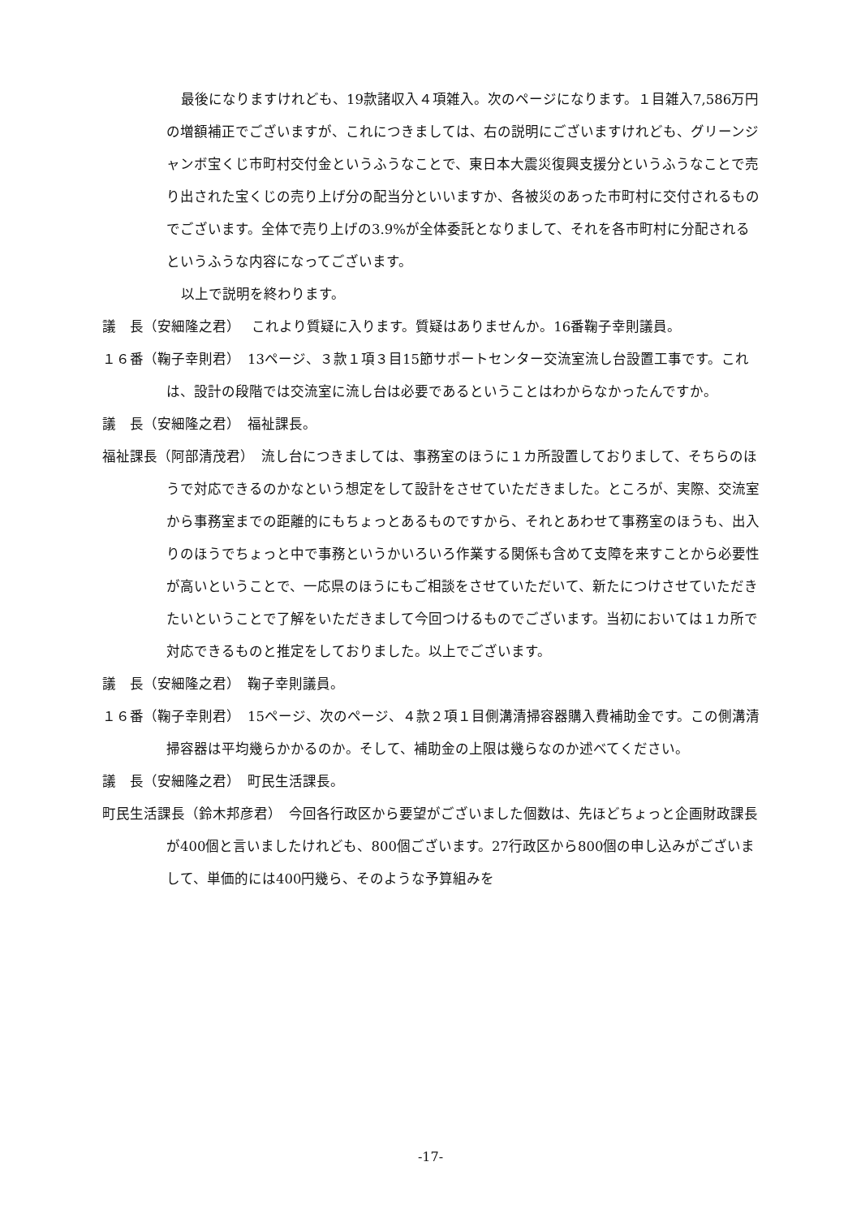最後になりますけれども、19款諸収入４項雑入。次のページになります。１目雑入7,586万円の増額補正でございますが、これにつきましては、右の説明にございますけれども、グリーンジャンボ宝くじ市町村交付金というふうなことで、東日本大震災復興支援分というふうなことで売り出された宝くじの売り上げ分の配当分といいますか、各被災のあった市町村に交付されるものでございます。全体で売り上げの3.9%が全体委託となりまして、それを各市町村に分配されるというふうな内容になってございます。
以上で説明を終わります。
議　長（安細隆之君）　 これより質疑に入ります。質疑はありませんか。16番鞠子幸則議員。
１６番（鞠子幸則君）　13ページ、３款１項３目15節サポートセンター交流室流し台設置工事です。これは、設計の段階では交流室に流し台は必要であるということはわからなかったんですか。
議　長（安細隆之君）　福祉課長。
福祉課長（阿部清茂君）　流し台につきましては、事務室のほうに１カ所設置しておりまして、そちらのほうで対応できるのかなという想定をして設計をさせていただきました。ところが、実際、交流室から事務室までの距離的にもちょっとあるものですから、それとあわせて事務室のほうも、出入りのほうでちょっと中で事務というかいろいろ作業する関係も含めて支障を来すことから必要性が高いということで、一応県のほうにもご相談をさせていただいて、新たにつけさせていただきたいということで了解をいただきまして今回つけるものでございます。当初においては１カ所で対応できるものと推定をしておりました。以上でございます。
議　長（安細隆之君）　鞠子幸則議員。
１６番（鞠子幸則君）　15ページ、次のページ、４款２項１目側溝清掃容器購入費補助金です。この側溝清掃容器は平均幾らかかるのか。そして、補助金の上限は幾らなのか述べてください。
議　長（安細隆之君）　町民生活課長。
町民生活課長（鈴木邦彦君）　今回各行政区から要望がございました個数は、先ほどちょっと企画財政課長が400個と言いましたけれども、800個ございます。27行政区から800個の申し込みがございまして、単価的には400円幾ら、そのような予算組みを
-17-